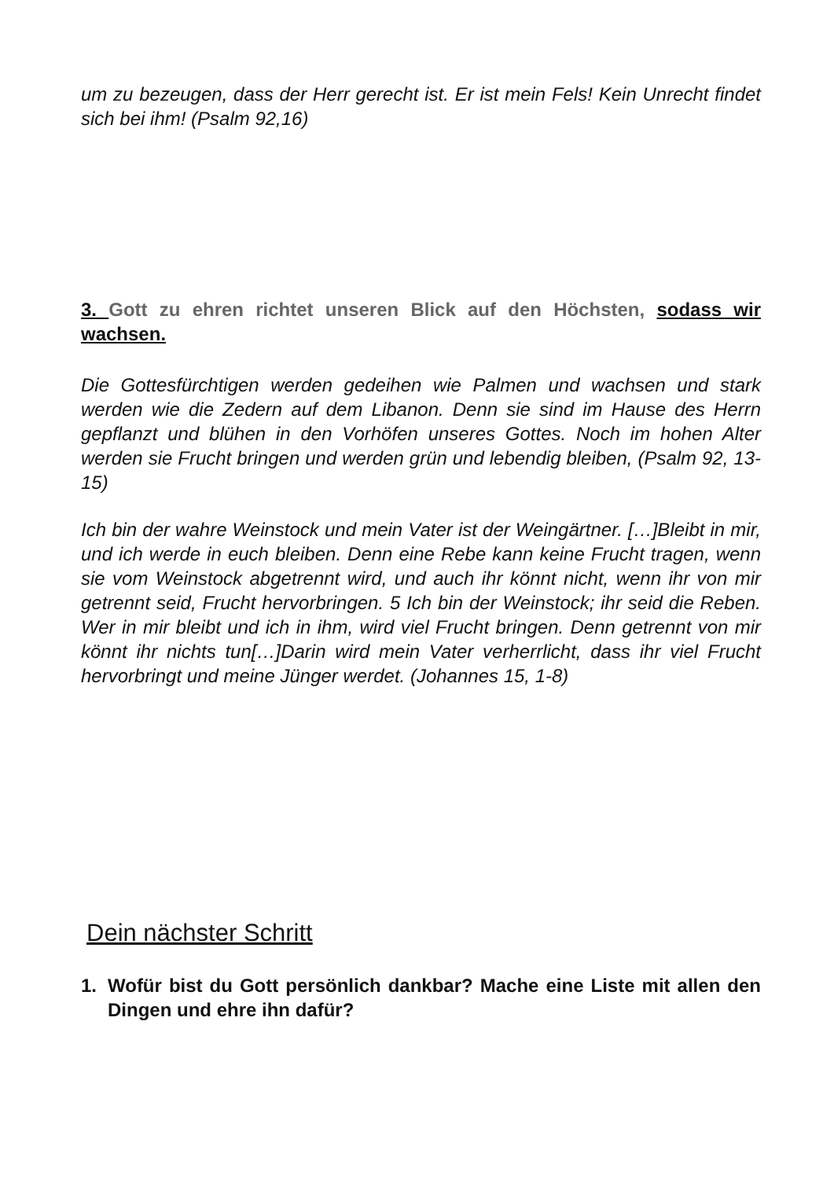um zu bezeugen, dass der Herr gerecht ist. Er ist mein Fels! Kein Unrecht findet sich bei ihm! (Psalm 92,16)
3. Gott zu ehren richtet unseren Blick auf den Höchsten, sodass wir wachsen.
Die Gottesfürchtigen werden gedeihen wie Palmen und wachsen und stark werden wie die Zedern auf dem Libanon. Denn sie sind im Hause des Herrn gepflanzt und blühen in den Vorhöfen unseres Gottes. Noch im hohen Alter werden sie Frucht bringen und werden grün und lebendig bleiben, (Psalm 92, 13-15)
Ich bin der wahre Weinstock und mein Vater ist der Weingärtner. […]Bleibt in mir, und ich werde in euch bleiben. Denn eine Rebe kann keine Frucht tragen, wenn sie vom Weinstock abgetrennt wird, und auch ihr könnt nicht, wenn ihr von mir getrennt seid, Frucht hervorbringen. 5 Ich bin der Weinstock; ihr seid die Reben. Wer in mir bleibt und ich in ihm, wird viel Frucht bringen. Denn getrennt von mir könnt ihr nichts tun[…]Darin wird mein Vater verherrlicht, dass ihr viel Frucht hervorbringt und meine Jünger werdet. (Johannes 15, 1-8)
Dein nächster Schritt
1. Wofür bist du Gott persönlich dankbar? Mache eine Liste mit allen den Dingen und ehre ihn dafür?